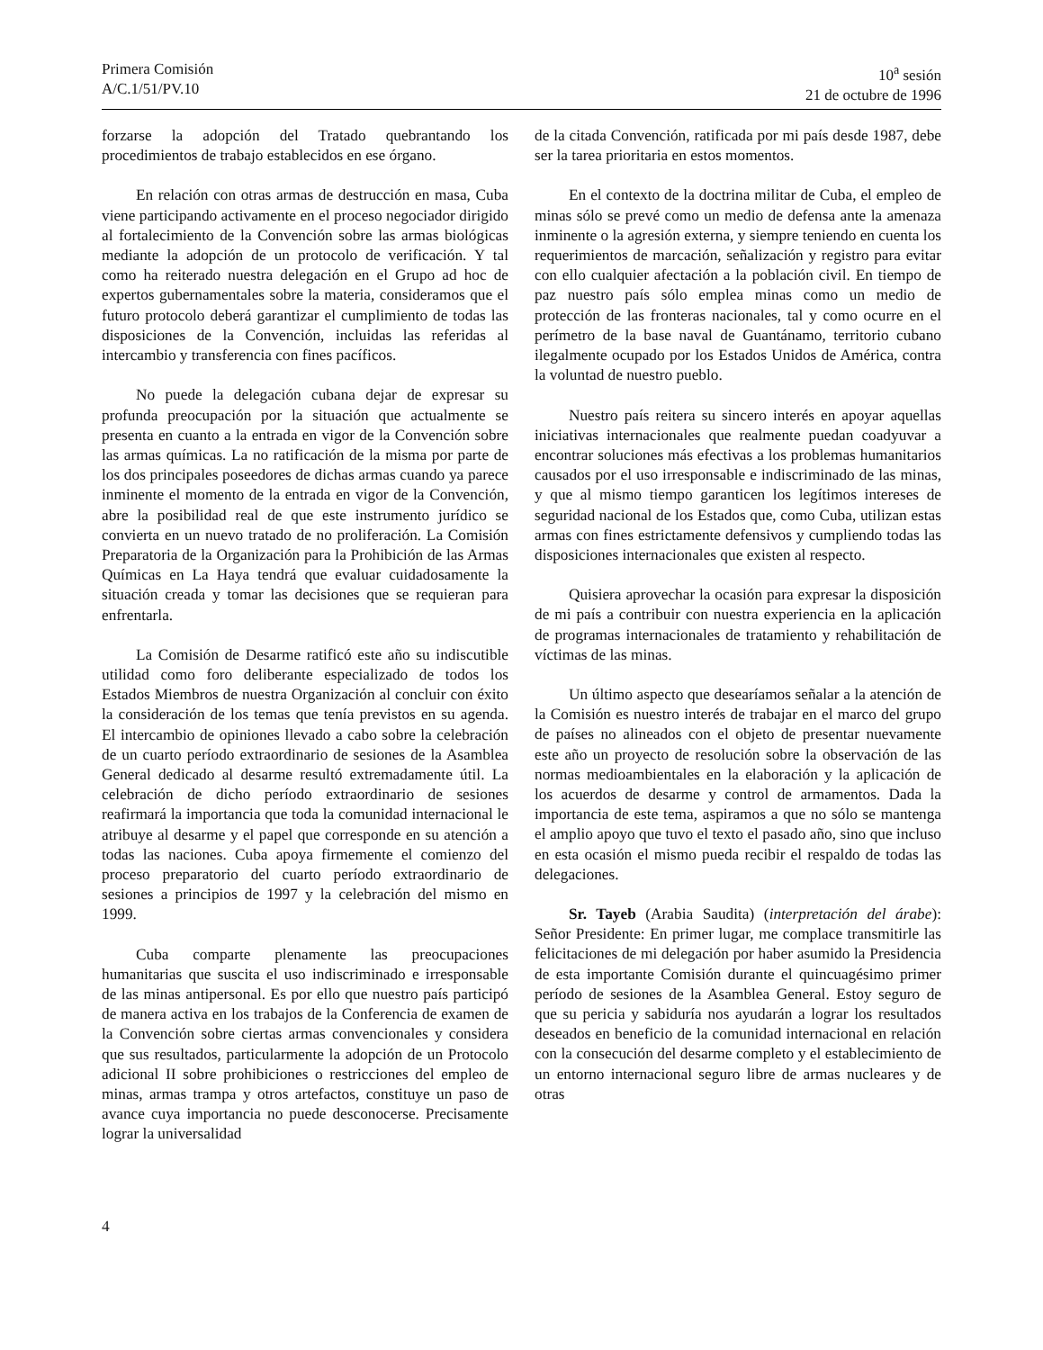Primera Comisión
A/C.1/51/PV.10
10<sup>a</sup> sesión
21 de octubre de 1996
forzarse la adopción del Tratado quebrantando los procedimientos de trabajo establecidos en ese órgano.
En relación con otras armas de destrucción en masa, Cuba viene participando activamente en el proceso negociador dirigido al fortalecimiento de la Convención sobre las armas biológicas mediante la adopción de un protocolo de verificación. Y tal como ha reiterado nuestra delegación en el Grupo ad hoc de expertos gubernamentales sobre la materia, consideramos que el futuro protocolo deberá garantizar el cumplimiento de todas las disposiciones de la Convención, incluidas las referidas al intercambio y transferencia con fines pacíficos.
No puede la delegación cubana dejar de expresar su profunda preocupación por la situación que actualmente se presenta en cuanto a la entrada en vigor de la Convención sobre las armas químicas. La no ratificación de la misma por parte de los dos principales poseedores de dichas armas cuando ya parece inminente el momento de la entrada en vigor de la Convención, abre la posibilidad real de que este instrumento jurídico se convierta en un nuevo tratado de no proliferación. La Comisión Preparatoria de la Organización para la Prohibición de las Armas Químicas en La Haya tendrá que evaluar cuidadosamente la situación creada y tomar las decisiones que se requieran para enfrentarla.
La Comisión de Desarme ratificó este año su indiscutible utilidad como foro deliberante especializado de todos los Estados Miembros de nuestra Organización al concluir con éxito la consideración de los temas que tenía previstos en su agenda. El intercambio de opiniones llevado a cabo sobre la celebración de un cuarto período extraordinario de sesiones de la Asamblea General dedicado al desarme resultó extremadamente útil. La celebración de dicho período extraordinario de sesiones reafirmará la importancia que toda la comunidad internacional le atribuye al desarme y el papel que corresponde en su atención a todas las naciones. Cuba apoya firmemente el comienzo del proceso preparatorio del cuarto período extraordinario de sesiones a principios de 1997 y la celebración del mismo en 1999.
Cuba comparte plenamente las preocupaciones humanitarias que suscita el uso indiscriminado e irresponsable de las minas antipersonal. Es por ello que nuestro país participó de manera activa en los trabajos de la Conferencia de examen de la Convención sobre ciertas armas convencionales y considera que sus resultados, particularmente la adopción de un Protocolo adicional II sobre prohibiciones o restricciones del empleo de minas, armas trampa y otros artefactos, constituye un paso de avance cuya importancia no puede desconocerse. Precisamente lograr la universalidad
de la citada Convención, ratificada por mi país desde 1987, debe ser la tarea prioritaria en estos momentos.
En el contexto de la doctrina militar de Cuba, el empleo de minas sólo se prevé como un medio de defensa ante la amenaza inminente o la agresión externa, y siempre teniendo en cuenta los requerimientos de marcación, señalización y registro para evitar con ello cualquier afectación a la población civil. En tiempo de paz nuestro país sólo emplea minas como un medio de protección de las fronteras nacionales, tal y como ocurre en el perímetro de la base naval de Guantánamo, territorio cubano ilegalmente ocupado por los Estados Unidos de América, contra la voluntad de nuestro pueblo.
Nuestro país reitera su sincero interés en apoyar aquellas iniciativas internacionales que realmente puedan coadyuvar a encontrar soluciones más efectivas a los problemas humanitarios causados por el uso irresponsable e indiscriminado de las minas, y que al mismo tiempo garanticen los legítimos intereses de seguridad nacional de los Estados que, como Cuba, utilizan estas armas con fines estrictamente defensivos y cumpliendo todas las disposiciones internacionales que existen al respecto.
Quisiera aprovechar la ocasión para expresar la disposición de mi país a contribuir con nuestra experiencia en la aplicación de programas internacionales de tratamiento y rehabilitación de víctimas de las minas.
Un último aspecto que desearíamos señalar a la atención de la Comisión es nuestro interés de trabajar en el marco del grupo de países no alineados con el objeto de presentar nuevamente este año un proyecto de resolución sobre la observación de las normas medioambientales en la elaboración y la aplicación de los acuerdos de desarme y control de armamentos. Dada la importancia de este tema, aspiramos a que no sólo se mantenga el amplio apoyo que tuvo el texto el pasado año, sino que incluso en esta ocasión el mismo pueda recibir el respaldo de todas las delegaciones.
Sr. Tayeb (Arabia Saudita) (interpretación del árabe): Señor Presidente: En primer lugar, me complace transmitirle las felicitaciones de mi delegación por haber asumido la Presidencia de esta importante Comisión durante el quincuagésimo primer período de sesiones de la Asamblea General. Estoy seguro de que su pericia y sabiduría nos ayudarán a lograr los resultados deseados en beneficio de la comunidad internacional en relación con la consecución del desarme completo y el establecimiento de un entorno internacional seguro libre de armas nucleares y de otras
4